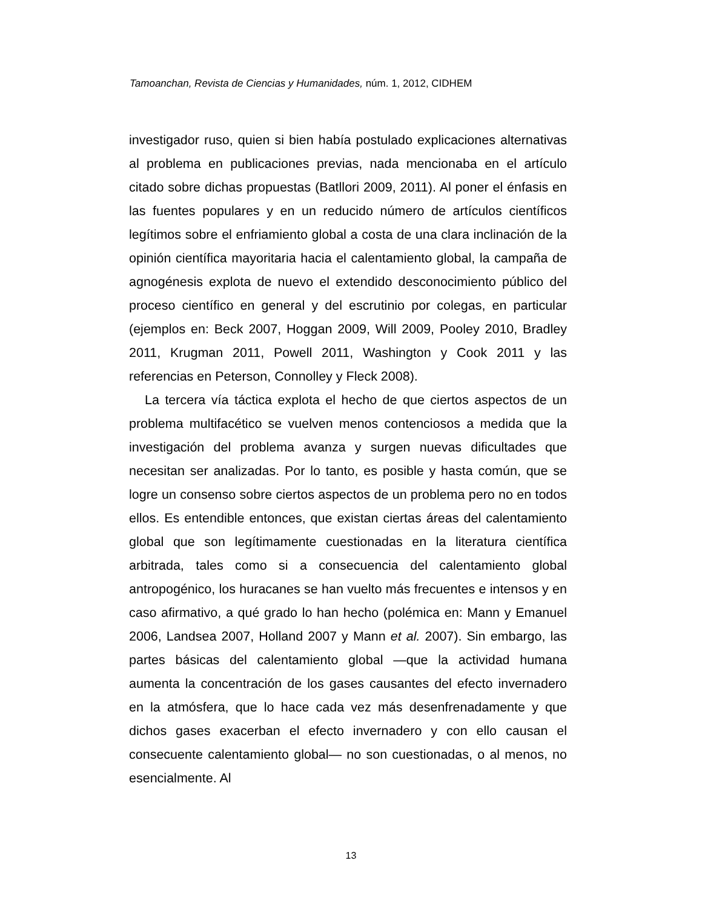Tamoanchan, Revista de Ciencias y Humanidades, núm. 1, 2012, CIDHEM
investigador ruso, quien si bien había postulado explicaciones alternativas al problema en publicaciones previas, nada mencionaba en el artículo citado sobre dichas propuestas (Batllori 2009, 2011). Al poner el énfasis en las fuentes populares y en un reducido número de artículos científicos legítimos sobre el enfriamiento global a costa de una clara inclinación de la opinión científica mayoritaria hacia el calentamiento global, la campaña de agnogénesis explota de nuevo el extendido desconocimiento público del proceso científico en general y del escrutinio por colegas, en particular (ejemplos en: Beck 2007, Hoggan 2009, Will 2009, Pooley 2010, Bradley 2011, Krugman 2011, Powell 2011, Washington y Cook 2011 y las referencias en Peterson, Connolley y Fleck 2008).
La tercera vía táctica explota el hecho de que ciertos aspectos de un problema multifacético se vuelven menos contenciosos a medida que la investigación del problema avanza y surgen nuevas dificultades que necesitan ser analizadas. Por lo tanto, es posible y hasta común, que se logre un consenso sobre ciertos aspectos de un problema pero no en todos ellos. Es entendible entonces, que existan ciertas áreas del calentamiento global que son legítimamente cuestionadas en la literatura científica arbitrada, tales como si a consecuencia del calentamiento global antropogénico, los huracanes se han vuelto más frecuentes e intensos y en caso afirmativo, a qué grado lo han hecho (polémica en: Mann y Emanuel 2006, Landsea 2007, Holland 2007 y Mann et al. 2007). Sin embargo, las partes básicas del calentamiento global —que la actividad humana aumenta la concentración de los gases causantes del efecto invernadero en la atmósfera, que lo hace cada vez más desenfrenadamente y que dichos gases exacerban el efecto invernadero y con ello causan el consecuente calentamiento global— no son cuestionadas, o al menos, no esencialmente. Al
13